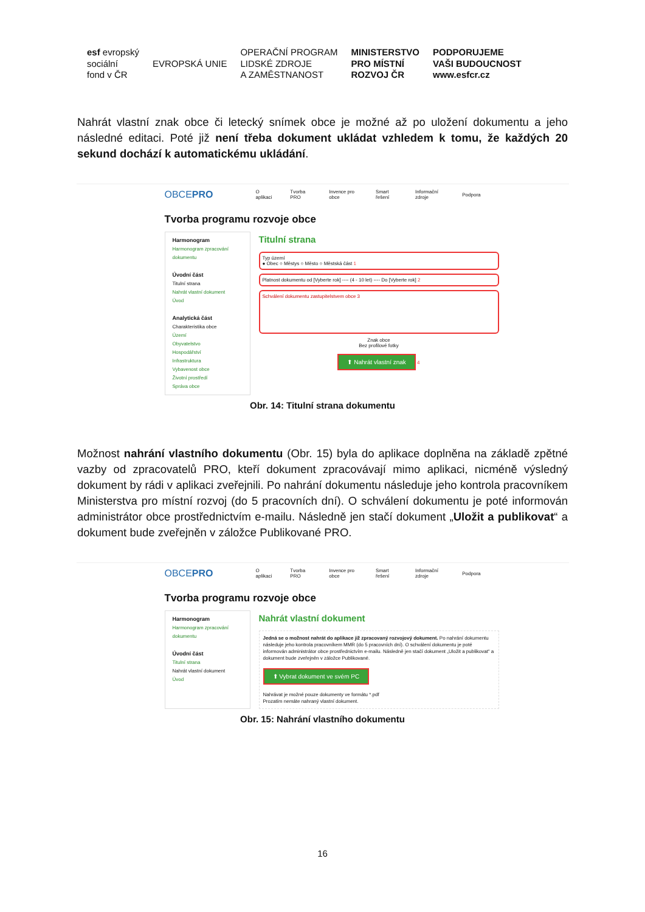esf evropský
sociální
fond v ČR
EVROPSKÁ UNIE
OPERAČNÍ PROGRAM
LIDSKÉ ZDROJE
A ZAMĚSTNANOST
MINISTERSTVO
PRO MÍSTNÍ
ROZVOJ ČR
PODPORUJEME
VAŠI BUDOUCNOST
www.esfcr.cz
Nahrát vlastní znak obce či letecký snímek obce je možné až po uložení dokumentu a jeho následné editaci. Poté již není třeba dokument ukládat vzhledem k tomu, že každých 20 sekund dochází k automatickému ukládání.
OBCEPRO O aplikaci Tvorba PRO Invence pro obce Smart řešení Informační zdroje Podpora
Tvorba programu rozvoje obce
Harmonogram
Harmonogram zpracování dokumentu
Úvodní část
Titulní strana
Nahrát vlastní dokument
Úvod
Analytická část
Charakteristika obce
Území
Obyvatelstvo
Hospodářství
Infrastruktura
Vybavenost obce
Životní prostředí
Správa obce
Titulní strana
Typ území
● Obec ○ Městys ○ Město ○ Městská část 1
Platnost dokumentu od [Vyberte rok] ---- (4 - 10 let) ---- Do [Vyberte rok] 2
Schválení dokumentu zastupitelstvem obce 3
Znak obce
Bez profilové fotky
⬆ Nahrát vlastní znak 4
Obr. 14: Titulní strana dokumentu
Možnost nahrání vlastního dokumentu (Obr. 15) byla do aplikace doplněna na základě zpětné vazby od zpracovatelů PRO, kteří dokument zpracovávají mimo aplikaci, nicméně výsledný dokument by rádi v aplikaci zveřejnili. Po nahrání dokumentu následuje jeho kontrola pracovníkem Ministerstva pro místní rozvoj (do 5 pracovních dní). O schválení dokumentu je poté informován administrátor obce prostřednictvím e-mailu. Následně jen stačí dokument „Uložit a publikovat“ a dokument bude zveřejněn v záložce Publikované PRO.
OBCEPRO O aplikaci Tvorba PRO Invence pro obce Smart řešení Informační zdroje Podpora
Tvorba programu rozvoje obce
Harmonogram
Harmonogram zpracování dokumentu
Úvodní část
Titulní strana
Nahrát vlastní dokument
Úvod
Nahrát vlastní dokument
Jedná se o možnost nahrát do aplikace již zpracovaný rozvojový dokument. Po nahrání dokumentu následuje jeho kontrola pracovníkem MMR (do 5 pracovních dní). O schválení dokumentu je poté informován administrátor obce prostřednictvím e-mailu. Následně jen stačí dokument „Uložit a publikovat“ a dokument bude zveřejněn v záložce Publikované.
⬆ Vybrat dokument ve svém PC
Nahrávat je možné pouze dokumenty ve formátu *.pdf
Prozatím nemáte nahraný vlastní dokument.
Obr. 15: Nahrání vlastního dokumentu
16